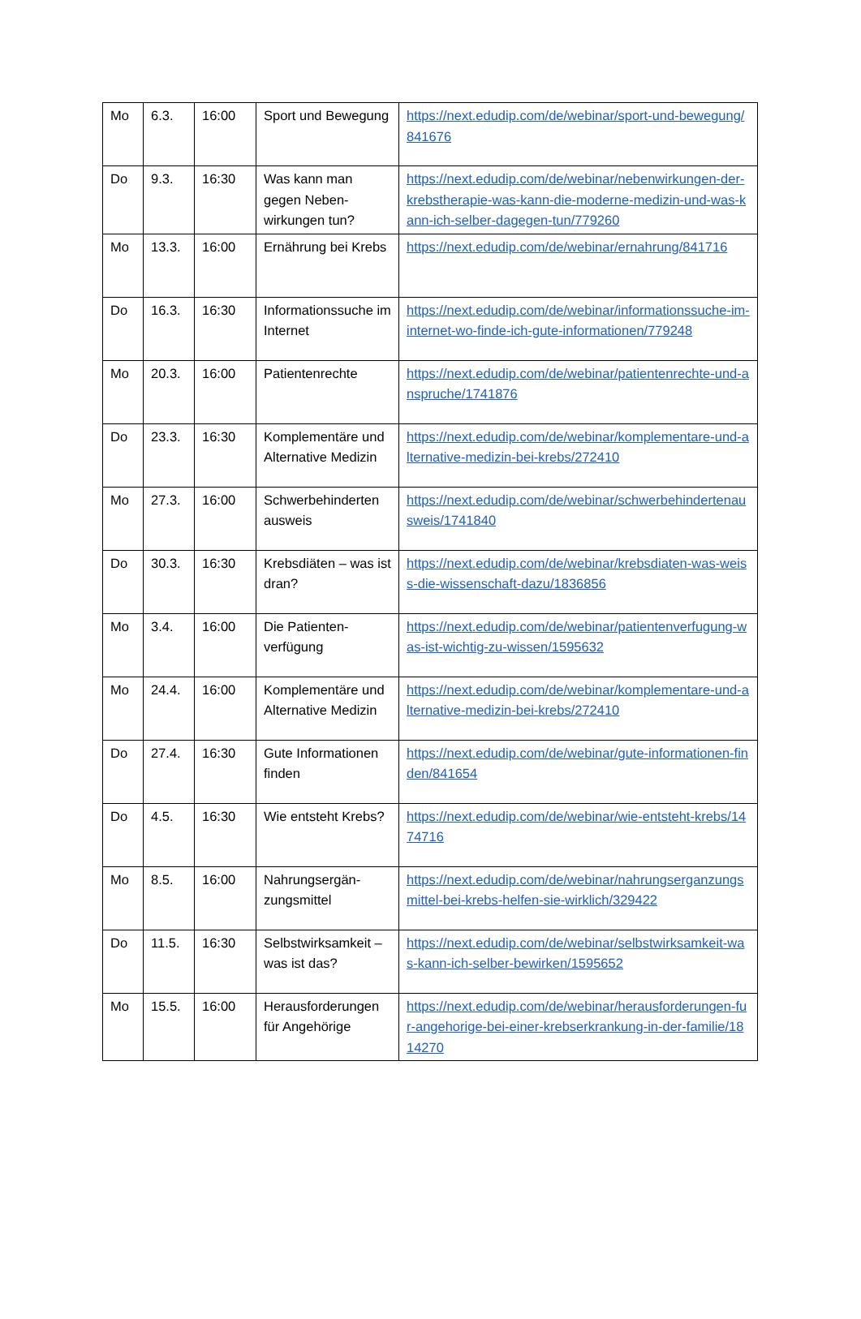| Mo | 6.3. | 16:00 | Sport und Bewegung | https://next.edudip.com/de/webinar/sport-und-bewegung/841676 |
| Do | 9.3. | 16:30 | Was kann man gegen Neben-wirkungen tun? | https://next.edudip.com/de/webinar/nebenwirkungen-der-krebstherapie-was-kann-die-moderne-medizin-und-was-kann-ich-selber-dagegen-tun/779260 |
| Mo | 13.3. | 16:00 | Ernährung bei Krebs | https://next.edudip.com/de/webinar/ernahrung/841716 |
| Do | 16.3. | 16:30 | Informationssuche im Internet | https://next.edudip.com/de/webinar/informationssuche-im-internet-wo-finde-ich-gute-informationen/779248 |
| Mo | 20.3. | 16:00 | Patientenrechte | https://next.edudip.com/de/webinar/patientenrechte-und-anspruche/1741876 |
| Do | 23.3. | 16:30 | Komplementäre und Alternative Medizin | https://next.edudip.com/de/webinar/komplementare-und-alternative-medizin-bei-krebs/272410 |
| Mo | 27.3. | 16:00 | Schwerbehinderten ausweis | https://next.edudip.com/de/webinar/schwerbehindertenausweis/1741840 |
| Do | 30.3. | 16:30 | Krebsdiäten – was ist dran? | https://next.edudip.com/de/webinar/krebsdiaten-was-weiss-die-wissenschaft-dazu/1836856 |
| Mo | 3.4. | 16:00 | Die Patienten-verfügung | https://next.edudip.com/de/webinar/patientenverfugung-was-ist-wichtig-zu-wissen/1595632 |
| Mo | 24.4. | 16:00 | Komplementäre und Alternative Medizin | https://next.edudip.com/de/webinar/komplementare-und-alternative-medizin-bei-krebs/272410 |
| Do | 27.4. | 16:30 | Gute Informationen finden | https://next.edudip.com/de/webinar/gute-informationen-finden/841654 |
| Do | 4.5. | 16:30 | Wie entsteht Krebs? | https://next.edudip.com/de/webinar/wie-entsteht-krebs/1474716 |
| Mo | 8.5. | 16:00 | Nahrungsergän-zungsmittel | https://next.edudip.com/de/webinar/nahrungserganzungsmittel-bei-krebs-helfen-sie-wirklich/329422 |
| Do | 11.5. | 16:30 | Selbstwirksamkeit – was ist das? | https://next.edudip.com/de/webinar/selbstwirksamkeit-was-kann-ich-selber-bewirken/1595652 |
| Mo | 15.5. | 16:00 | Herausforderungen für Angehörige | https://next.edudip.com/de/webinar/herausforderungen-fur-angehorige-bei-einer-krebserkrankung-in-der-familie/1814270 |